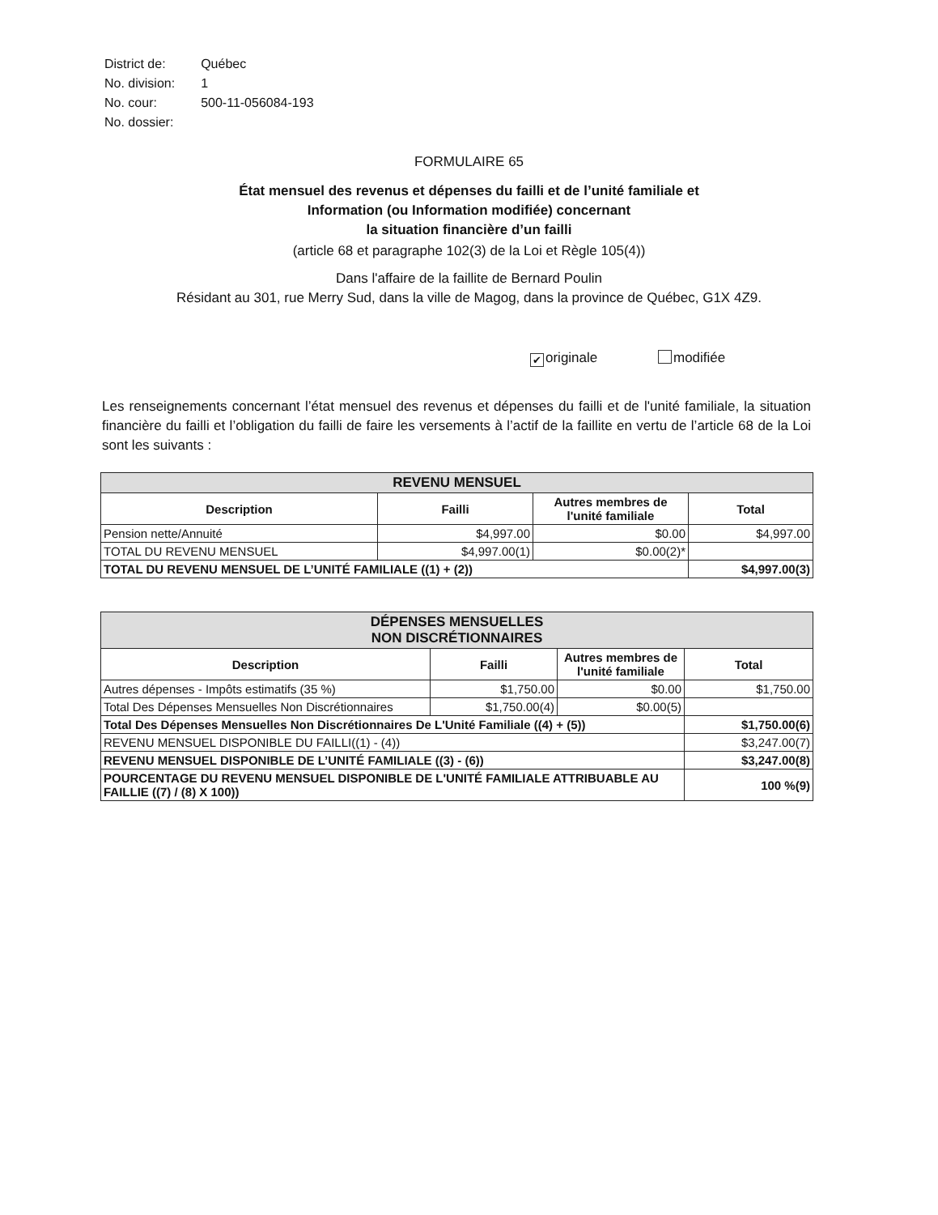| District de: | Québec |
| No. division: | 1 |
| No. cour: | 500-11-056084-193 |
| No. dossier: | |
FORMULAIRE 65
État mensuel des revenus et dépenses du failli et de l’unité familiale et
Information (ou Information modifiée) concernant
la situation financière d’un failli
(article 68 et paragraphe 102(3) de la Loi et Règle 105(4))
Dans l'affaire de la faillite de Bernard Poulin
Résidant au 301, rue Merry Sud, dans la ville de Magog, dans la province de Québec, G1X 4Z9.
✔ originale modifiée
Les renseignements concernant l’état mensuel des revenus et dépenses du failli et de l'unité familiale, la situation financière du failli et l’obligation du failli de faire les versements à l’actif de la faillite en vertu de l’article 68 de la Loi sont les suivants :
| REVENU MENSUEL | | | |
| --- | --- | --- | --- |
| Description | Failli | Autres membres de l'unité familiale | Total |
| Pension nette/Annuité | $4,997.00 | $0.00 | $4,997.00 |
| TOTAL DU REVENU MENSUEL | $4,997.00(1) | $0.00(2)* | |
| TOTAL DU REVENU MENSUEL DE L’UNITÉ FAMILIALE ((1) + (2)) | | | $4,997.00(3) |
| DÉPENSES MENSUELLES NON DISCRÉTIONNAIRES | | | |
| --- | --- | --- | --- |
| Description | Failli | Autres membres de l'unité familiale | Total |
| Autres dépenses - Impôts estimatifs (35 %) | $1,750.00 | $0.00 | $1,750.00 |
| Total Des Dépenses Mensuelles Non Discrétionnaires | $1,750.00(4) | $0.00(5) | |
| Total Des Dépenses Mensuelles Non Discrétionnaires De L'Unité Familiale ((4) + (5)) | | | $1,750.00(6) |
| REVENU MENSUEL DISPONIBLE DU FAILLI((1) - (4)) | | | $3,247.00(7) |
| REVENU MENSUEL DISPONIBLE DE L’UNITÉ FAMILIALE ((3) - (6)) | | | $3,247.00(8) |
| POURCENTAGE DU REVENU MENSUEL DISPONIBLE DE L'UNITÉ FAMILIALE ATTRIBUABLE AU FAILLIE ((7) / (8) X 100)) | | | 100 %(9) |